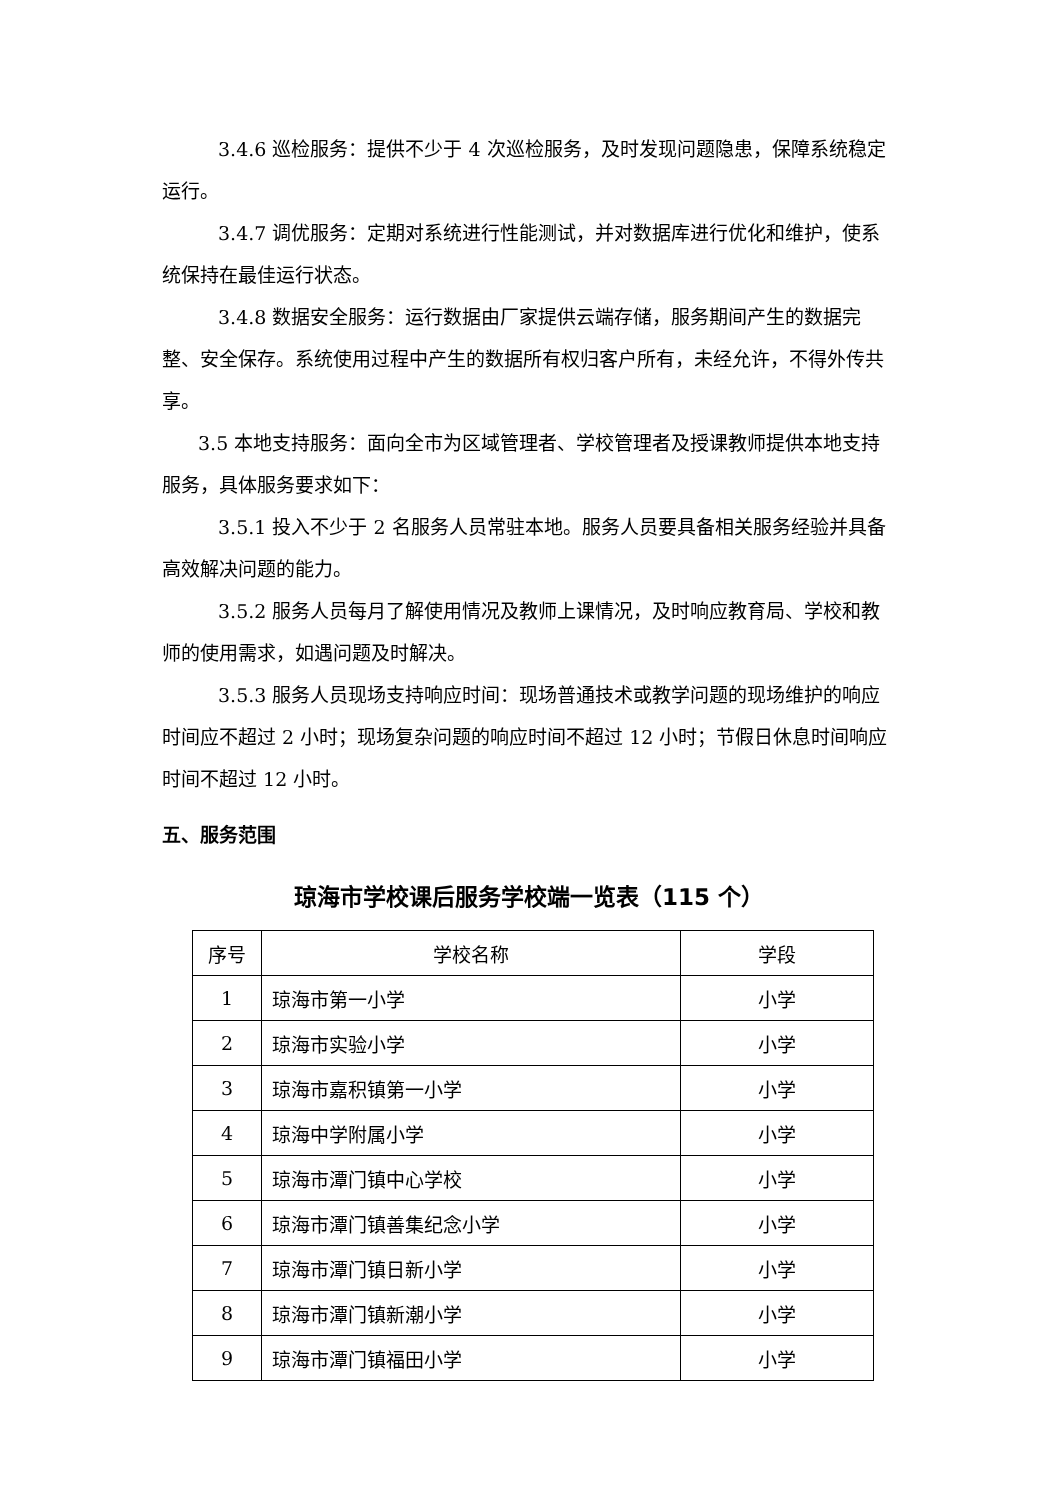3.4.6 巡检服务：提供不少于 4 次巡检服务，及时发现问题隐患，保障系统稳定运行。
3.4.7 调优服务：定期对系统进行性能测试，并对数据库进行优化和维护，使系统保持在最佳运行状态。
3.4.8 数据安全服务：运行数据由厂家提供云端存储，服务期间产生的数据完整、安全保存。系统使用过程中产生的数据所有权归客户所有，未经允许，不得外传共享。
3.5 本地支持服务：面向全市为区域管理者、学校管理者及授课教师提供本地支持服务，具体服务要求如下：
3.5.1 投入不少于 2 名服务人员常驻本地。服务人员要具备相关服务经验并具备高效解决问题的能力。
3.5.2 服务人员每月了解使用情况及教师上课情况，及时响应教育局、学校和教师的使用需求，如遇问题及时解决。
3.5.3 服务人员现场支持响应时间：现场普通技术或教学问题的现场维护的响应时间应不超过 2 小时；现场复杂问题的响应时间不超过 12 小时；节假日休息时间响应时间不超过 12 小时。
五、服务范围
琼海市学校课后服务学校端一览表（115 个）
| 序号 | 学校名称 | 学段 |
| --- | --- | --- |
| 1 | 琼海市第一小学 | 小学 |
| 2 | 琼海市实验小学 | 小学 |
| 3 | 琼海市嘉积镇第一小学 | 小学 |
| 4 | 琼海中学附属小学 | 小学 |
| 5 | 琼海市潭门镇中心学校 | 小学 |
| 6 | 琼海市潭门镇善集纪念小学 | 小学 |
| 7 | 琼海市潭门镇日新小学 | 小学 |
| 8 | 琼海市潭门镇新潮小学 | 小学 |
| 9 | 琼海市潭门镇福田小学 | 小学 |